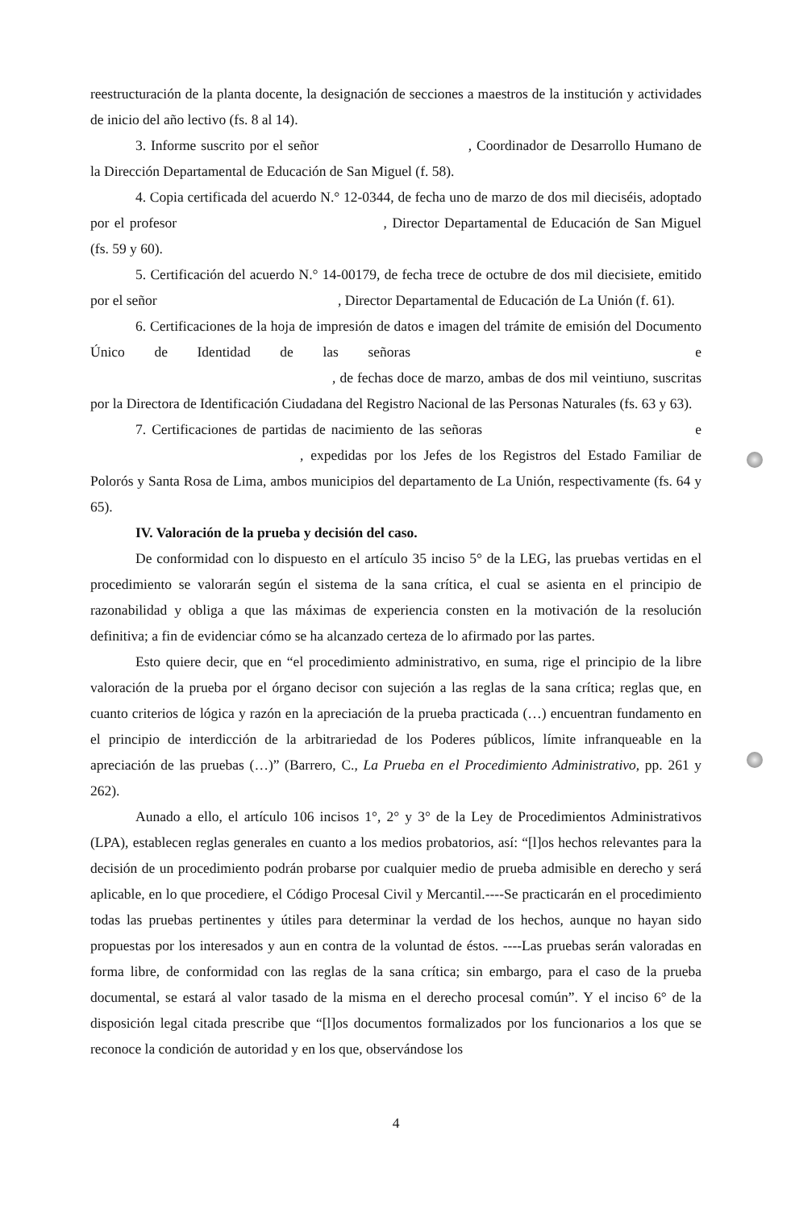reestructuración de la planta docente, la designación de secciones a maestros de la institución y actividades de inicio del año lectivo (fs. 8 al 14).
3. Informe suscrito por el señor , Coordinador de Desarrollo Humano de la Dirección Departamental de Educación de San Miguel (f. 58).
4. Copia certificada del acuerdo N.° 12-0344, de fecha uno de marzo de dos mil dieciséis, adoptado por el profesor , Director Departamental de Educación de San Miguel (fs. 59 y 60).
5. Certificación del acuerdo N.° 14-00179, de fecha trece de octubre de dos mil diecisiete, emitido por el señor , Director Departamental de Educación de La Unión (f. 61).
6. Certificaciones de la hoja de impresión de datos e imagen del trámite de emisión del Documento Único de Identidad de las señoras e , de fechas doce de marzo, ambas de dos mil veintiuno, suscritas por la Directora de Identificación Ciudadana del Registro Nacional de las Personas Naturales (fs. 63 y 63).
7. Certificaciones de partidas de nacimiento de las señoras e , expedidas por los Jefes de los Registros del Estado Familiar de Polorós y Santa Rosa de Lima, ambos municipios del departamento de La Unión, respectivamente (fs. 64 y 65).
IV. Valoración de la prueba y decisión del caso.
De conformidad con lo dispuesto en el artículo 35 inciso 5° de la LEG, las pruebas vertidas en el procedimiento se valorarán según el sistema de la sana crítica, el cual se asienta en el principio de razonabilidad y obliga a que las máximas de experiencia consten en la motivación de la resolución definitiva; a fin de evidenciar cómo se ha alcanzado certeza de lo afirmado por las partes.
Esto quiere decir, que en “el procedimiento administrativo, en suma, rige el principio de la libre valoración de la prueba por el órgano decisor con sujeción a las reglas de la sana crítica; reglas que, en cuanto criterios de lógica y razón en la apreciación de la prueba practicada (…) encuentran fundamento en el principio de interdicción de la arbitrariedad de los Poderes públicos, límite infranqueable en la apreciación de las pruebas (…)” (Barrero, C., La Prueba en el Procedimiento Administrativo, pp. 261 y 262).
Aunado a ello, el artículo 106 incisos 1°, 2° y 3° de la Ley de Procedimientos Administrativos (LPA), establecen reglas generales en cuanto a los medios probatorios, así: “[l]os hechos relevantes para la decisión de un procedimiento podrán probarse por cualquier medio de prueba admisible en derecho y será aplicable, en lo que procediere, el Código Procesal Civil y Mercantil.----Se practicarán en el procedimiento todas las pruebas pertinentes y útiles para determinar la verdad de los hechos, aunque no hayan sido propuestas por los interesados y aun en contra de la voluntad de éstos. ----Las pruebas serán valoradas en forma libre, de conformidad con las reglas de la sana crítica; sin embargo, para el caso de la prueba documental, se estará al valor tasado de la misma en el derecho procesal común”. Y el inciso 6° de la disposición legal citada prescribe que “[l]os documentos formalizados por los funcionarios a los que se reconoce la condición de autoridad y en los que, observándose los
4